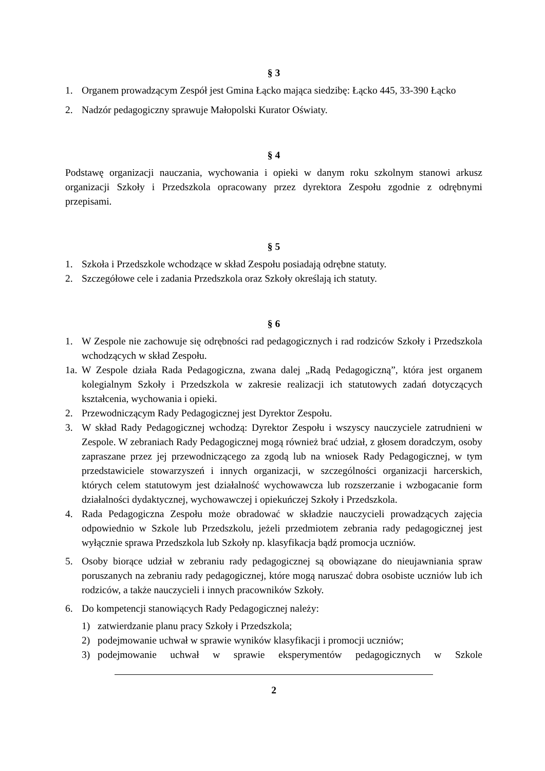§ 3
1. Organem prowadzącym Zespół jest Gmina Łącko mająca siedzibę: Łącko 445, 33-390 Łącko
2. Nadzór pedagogiczny sprawuje Małopolski Kurator Oświaty.
§ 4
Podstawę organizacji nauczania, wychowania i opieki w danym roku szkolnym stanowi arkusz organizacji Szkoły i Przedszkola opracowany przez dyrektora Zespołu zgodnie z odrębnymi przepisami.
§ 5
1. Szkoła i Przedszkole wchodzące w skład Zespołu posiadają odrębne statuty.
2. Szczegółowe cele i zadania Przedszkola oraz Szkoły określają ich statuty.
§ 6
1. W Zespole nie zachowuje się odrębności rad pedagogicznych i rad rodziców Szkoły i Przedszkola wchodzących w skład Zespołu.
1a. W Zespole działa Rada Pedagogiczna, zwana dalej „Radą Pedagogiczną”, która jest organem kolegialnym Szkoły i Przedszkola w zakresie realizacji ich statutowych zadań dotyczących kształcenia, wychowania i opieki.
2. Przewodniczącym Rady Pedagogicznej jest Dyrektor Zespołu.
3. W skład Rady Pedagogicznej wchodzą: Dyrektor Zespołu i wszyscy nauczyciele zatrudnieni w Zespole. W zebraniach Rady Pedagogicznej mogą również brać udział, z głosem doradczym, osoby zapraszane przez jej przewodniczącego za zgodą lub na wniosek Rady Pedagogicznej, w tym przedstawiciele stowarzyszeń i innych organizacji, w szczególności organizacji harcerskich, których celem statutowym jest działalność wychowawcza lub rozszerzanie i wzbogacanie form działalności dydaktycznej, wychowawczej i opiekuńczej Szkoły i Przedszkola.
4. Rada Pedagogiczna Zespołu może obradować w składzie nauczycieli prowadzących zajęcia odpowiednio w Szkole lub Przedszkolu, jeżeli przedmiotem zebrania rady pedagogicznej jest wyłącznie sprawa Przedszkola lub Szkoły np. klasyfikacja bądź promocja uczniów.
5. Osoby biorące udział w zebraniu rady pedagogicznej są obowiązane do nieujawniania spraw poruszanych na zebraniu rady pedagogicznej, które mogą naruszać dobra osobiste uczniów lub ich rodziców, a także nauczycieli i innych pracowników Szkoły.
6. Do kompetencji stanowiących Rady Pedagogicznej należy:
1) zatwierdzanie planu pracy Szkoły i Przedszkola;
2) podejmowanie uchwał w sprawie wyników klasyfikacji i promocji uczniów;
3) podejmowanie uchwał w sprawie eksperymentów pedagogicznych w Szkole
2